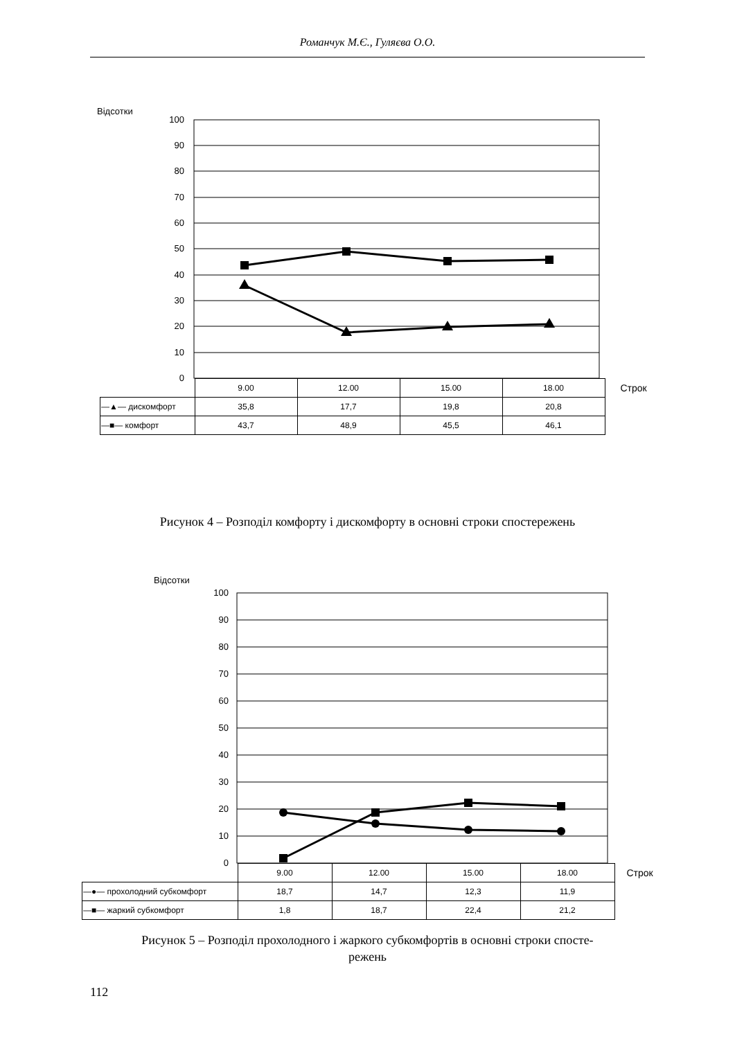Романчук М.Є., Гуляєва О.О.
Відсотки
100
90
80
70
60
50
40
30
20
10
0
| | 9.00 | 12.00 | 15.00 | 18.00 | Строк |
| —▲— дискомфорт | 35,8 | 17,7 | 19,8 | 20,8 | |
| —■— комфорт | 43,7 | 48,9 | 45,5 | 46,1 | |
Рисунок 4 – Розподіл комфорту і дискомфорту в основні строки спостережень
Відсотки
100
90
80
70
60
50
40
30
20
10
0
| | 9.00 | 12.00 | 15.00 | 18.00 | Строк |
| —●— прохолодний субкомфорт | 18,7 | 14,7 | 12,3 | 11,9 | |
| —■— жаркий субкомфорт | 1,8 | 18,7 | 22,4 | 21,2 | |
Рисунок 5 – Розподіл прохолодного і жаркого субкомфортів в основні строки спосте-
режень
112